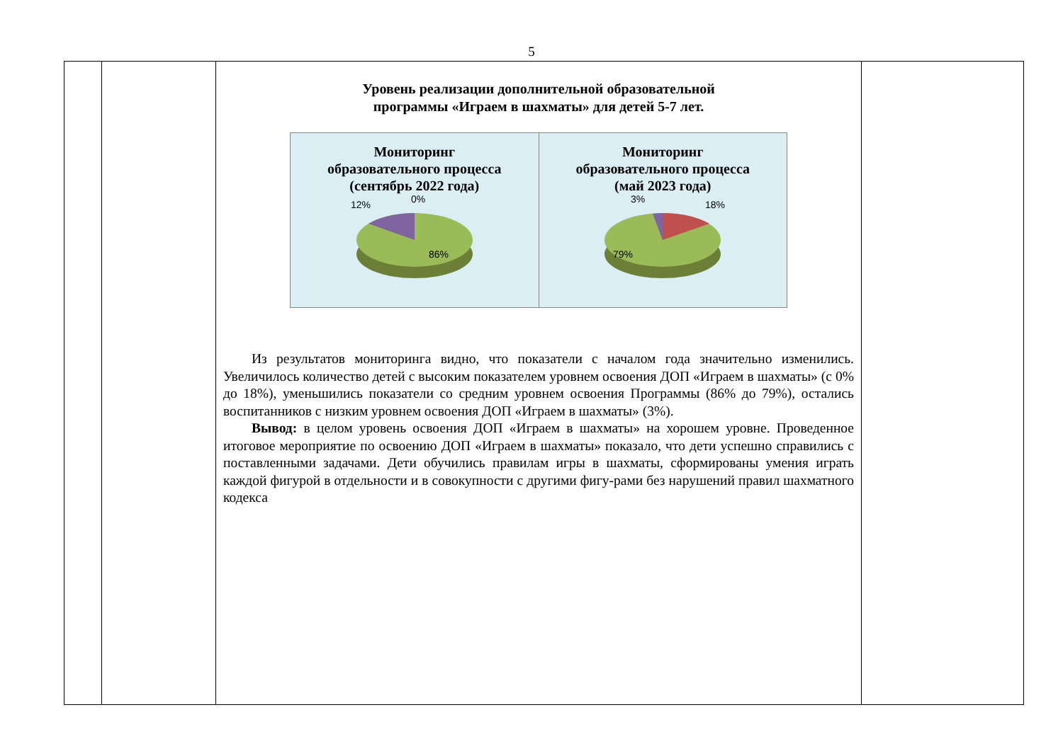5
| | | Уровень реализации дополнительной образовательной программы «Играем в шахматы» для детей 5-7 лет. Мониторинг образовательного процесса (сентябрь 2022 года) 12% 0% 86% Мониторинг образовательного процесса (май 2023 года) 3% 18% 79% Из результатов мониторинга видно, что показатели с началом года значительно изменились. Увеличилось количество детей с высоким показателем уровнем освоения ДОП «Играем в шахматы» (с 0% до 18%), уменьшились показатели со средним уровнем освоения Программы (86% до 79%), остались воспитанников с низким уровнем освоения ДОП «Играем в шахматы» (3%). Вывод: в целом уровень освоения ДОП «Играем в шахматы» на хорошем уровне. Проведенное итоговое мероприятие по освоению ДОП «Играем в шахматы» показало, что дети успешно справились с поставленными задачами. Дети обучились правилам игры в шахматы, сформированы умения играть каждой фигурой в отдельности и в совокупности с другими фигу-рами без нарушений правил шахматного кодекса | |